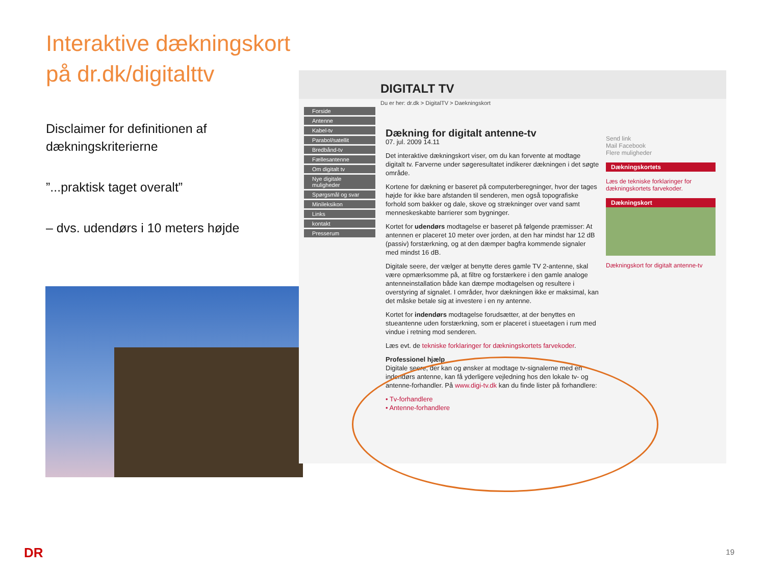Interaktive dækningskort på dr.dk/digitalttv
Disclaimer for definitionen af dækningskriterierne
”...praktisk taget overalt”
– dvs. udendørs i 10 meters højde
DIGITALT TV
Du er her: dr.dk > DigitalTV > Daekningskort
Forside
Antenne
Kabel-tv
Parabol/satellit
Bredbånd-tv
Fællesantenne
Om digitalt tv
Nye digitale muligheder
Spørgsmål og svar
Minileksikon
Links
kontakt
Presserum
Dækning for digitalt antenne-tv
07. jul. 2009 14.11
Det interaktive dækningskort viser, om du kan forvente at modtage digitalt tv. Farverne under søgeresultatet indikerer dækningen i det søgte område.
Kortene for dækning er baseret på computerberegninger, hvor der tages højde for ikke bare afstanden til senderen, men også topografiske forhold som bakker og dale, skove og strækninger over vand samt menneskeskabte barrierer som bygninger.
Kortet for udendørs modtagelse er baseret på følgende præmisser: At antennen er placeret 10 meter over jorden, at den har mindst har 12 dB (passiv) forstærkning, og at den dæmper bagfra kommende signaler med mindst 16 dB.
Digitale seere, der vælger at benytte deres gamle TV 2-antenne, skal være opmærksomme på, at filtre og forstærkere i den gamle analoge antenneinstallation både kan dæmpe modtagelsen og resultere i overstyring af signalet. I områder, hvor dækningen ikke er maksimal, kan det måske betale sig at investere i en ny antenne.
Kortet for indendørs modtagelse forudsætter, at der benyttes en stueantenne uden forstærkning, som er placeret i stueetagen i rum med vindue i retning mod senderen.
Læs evt. de tekniske forklaringer for dækningskortets farvekoder.
Professionel hjælp
Digitale seere, der kan og ønsker at modtage tv-signalerne med en indendørs antenne, kan få yderligere vejledning hos den lokale tv- og antenne-forhandler. På www.digi-tv.dk kan du finde lister på forhandlere:
• Tv-forhandlere
• Antenne-forhandlere
Send link
Mail Facebook
Flere muligheder
Dækningskortets
Læs de tekniske forklaringer for dækningskortets farvekoder.
Dækningskort
Dækningskort for digitalt antenne-tv
DR 19